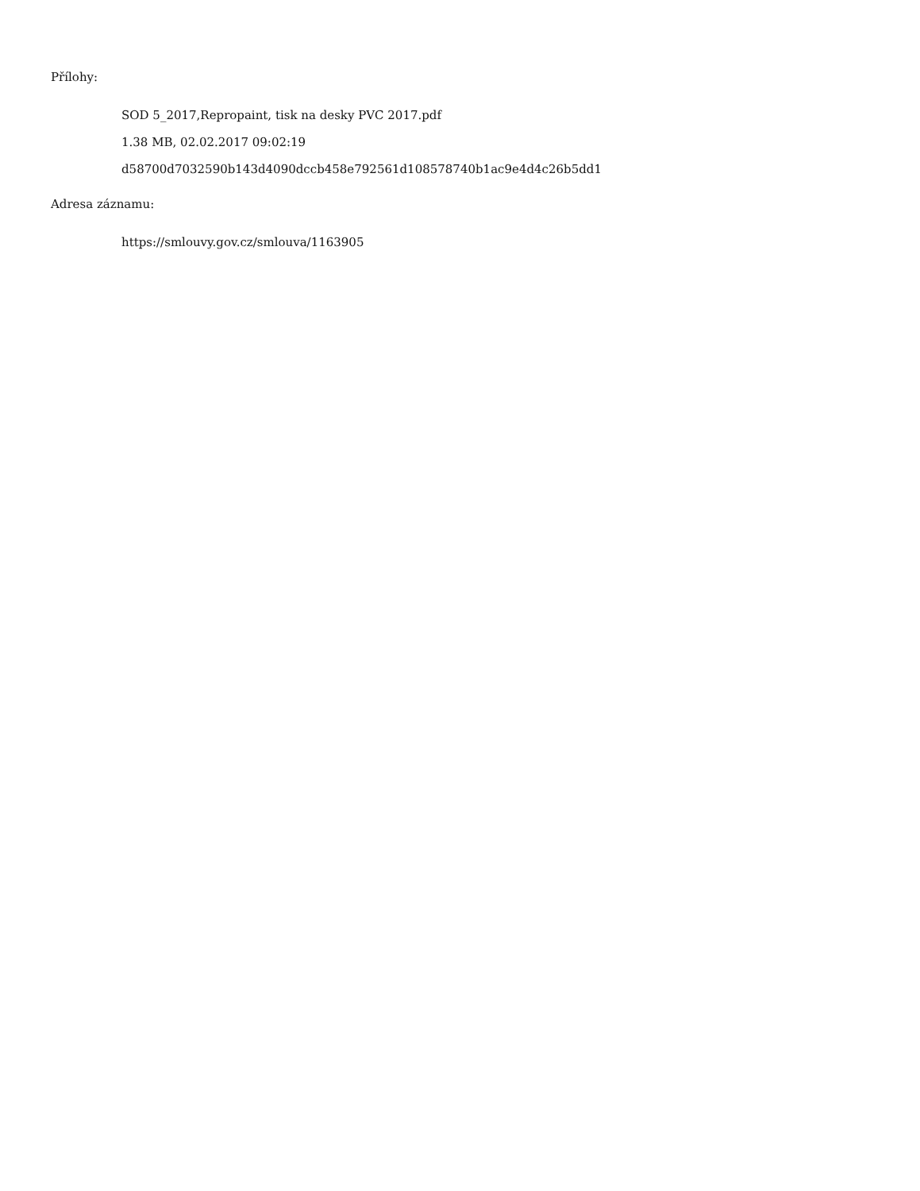Přílohy:
SOD 5_2017,Repropaint, tisk na desky PVC 2017.pdf
1.38 MB, 02.02.2017 09:02:19
d58700d7032590b143d4090dccb458e792561d108578740b1ac9e4d4c26b5dd1
Adresa záznamu:
https://smlouvy.gov.cz/smlouva/1163905